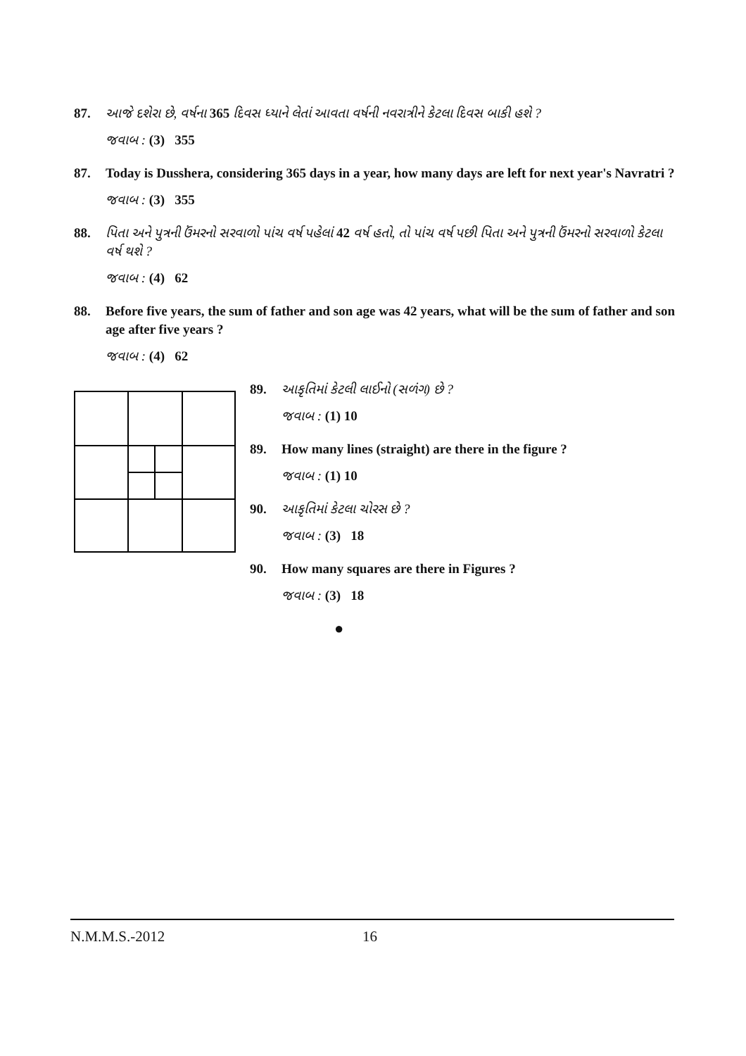87. આજે દશેરા છે, વર્ષના 365 દિવસ ધ્યાને લેતાં આવતા વર્ષની નવરાત્રીને કેટલા દિવસ બાકી હશે ?
જવાબ : (3) 355
87. Today is Dusshera, considering 365 days in a year, how many days are left for next year's Navratri ?
જવાબ : (3) 355
88. પિતા અને પુત્રની ઉંમરનો સરવાળો પાંચ વર્ષ પહેલાં 42 વર્ષ હતો, તો પાંચ વર્ષ પછી પિતા અને પુત્રની ઉંમરનો સરવાળો કેટલા વર્ષ થશે ?
જવાબ : (4) 62
88. Before five years, the sum of father and son age was 42 years, what will be the sum of father and son age after five years ?
જવાબ : (4) 62
89. આકૃતિમાં કેટલી લાઈનો (સળંગ) છે ?
જવાબ : (1) 10
89. How many lines (straight) are there in the figure ?
જવાબ : (1) 10
90. આકૃતિમાં કેટલા ચોરસ છે ?
જવાબ : (3) 18
90. How many squares are there in Figures ?
જવાબ : (3) 18
●
N.M.M.S.-2012 16